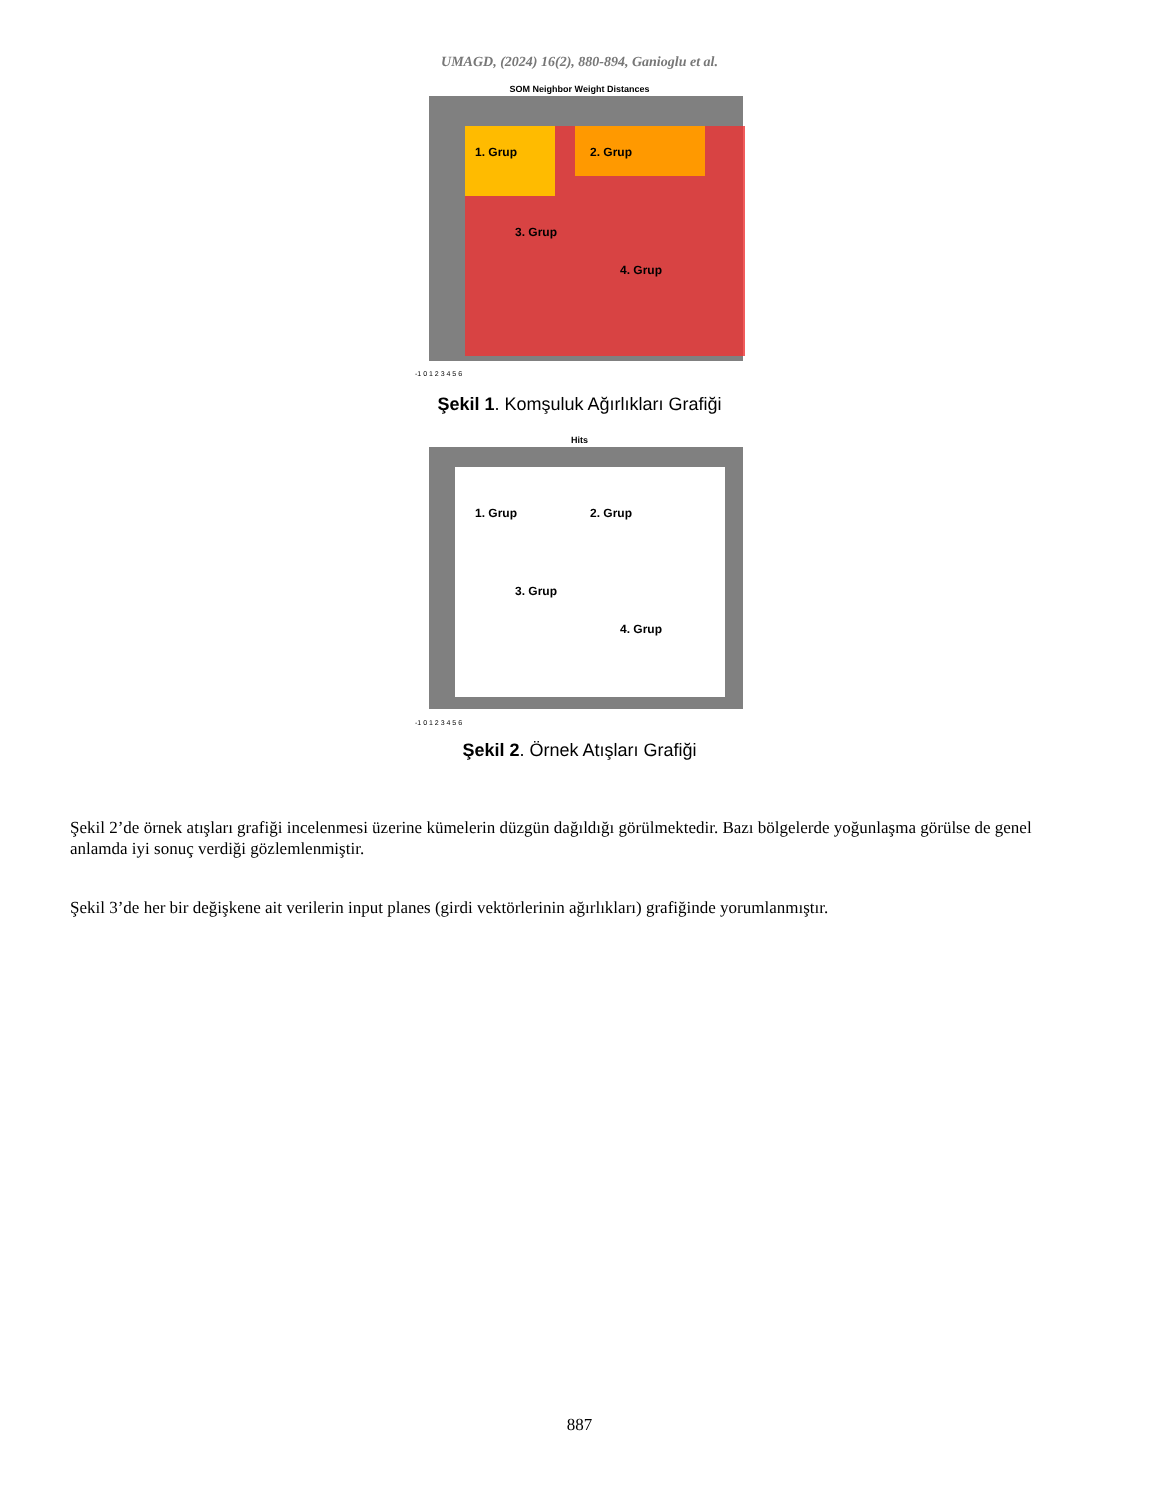UMAGD, (2024) 16(2), 880-894, Ganioglu et al.
SOM Neighbor Weight Distances
1. Grup
2. Grup
3. Grup
4. Grup
-1 0 1 2 3 4 5 6
Şekil 1. Komşuluk Ağırlıkları Grafiği
Hits
1. Grup
2. Grup
3. Grup
4. Grup
-1 0 1 2 3 4 5 6
Şekil 2. Örnek Atışları Grafiği
Şekil 2’de örnek atışları grafiği incelenmesi üzerine kümelerin düzgün dağıldığı görülmektedir. Bazı bölgelerde yoğunlaşma görülse de genel anlamda iyi sonuç verdiği gözlemlenmiştir.
Şekil 3’de her bir değişkene ait verilerin input planes (girdi vektörlerinin ağırlıkları) grafiğinde yorumlanmıştır.
887